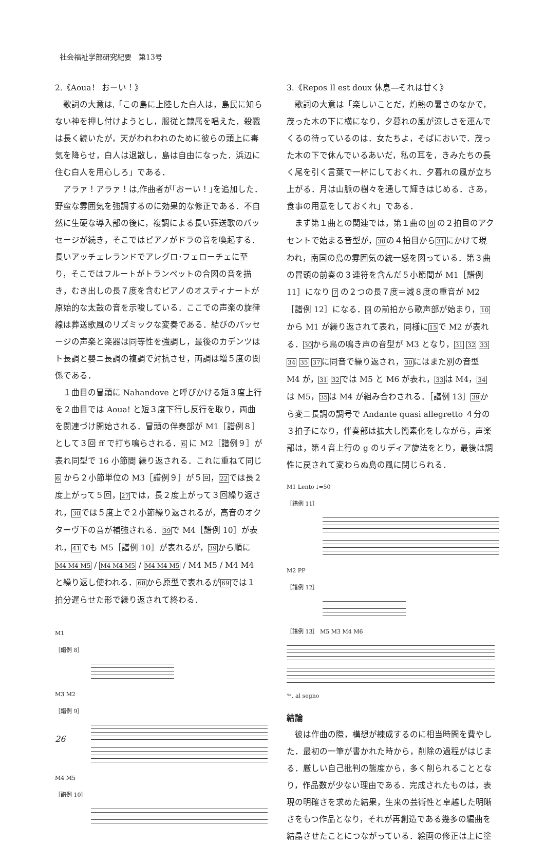社会福祉学部研究紀要　第13号
2.《Aoua！ おーい！》
歌詞の大意は,「この島に上陸した白人は，島民に知らない神を押し付けようとし，服従と隷属を唱えた．殺戮は長く続いたが，天がわれわれのために彼らの頭上に毒気を降らせ，白人は退散し，島は自由になった．浜辺に住む白人を用心しろ」である．
アラァ！アラァ！は,作曲者が｢おーい！｣を追加した．野蛮な雰囲気を強調するのに効果的な修正である．不自然に生硬な導入部の後に，複調による長い葬送歌のパッセージが続き，そこではピアノがドラの音を喚起する．長いアッチェレランドでアレグロ･フェローチェに至り，そこではフルートがトランペットの合図の音を描き，むき出しの長７度を含むピアノのオスティナートが原始的な太鼓の音を示唆している．ここでの声楽の旋律線は葬送歌風のリズミックな変奏である．結びのパッセージの声楽と楽器は同等性を強調し，最後のカデンツはト長調と嬰ニ長調の複調で対抗させ，両調は増５度の関係である．
１曲目の冒頭に Nahandove と呼びかける短３度上行を２曲目では Aoua! と短３度下行し反行を取り，両曲を関連づけ開始される．冒頭の伴奏部が M1［譜例８］として３回 ff で打ち鳴らされる．6 に M2［譜例９］が表れ同型で 16 小節間 繰り返される．これに重ねて同じ 6 から２小節単位の M3［譜例９］が５回，22では長２度上がって５回，27では，長２度上がって３回繰り返され，30では５度上で２小節繰り返されるが，高音のオクターヴ下の音が補強される．39で M4［譜例 10］が表れ，41でも M5［譜例 10］が表れるが，39から順に M4 M4 M5 / M4 M4 M5 / M4 M4 M5 / M4 M5 / M4 M4 と繰り返し使われる．68から原型で表れるが69では１拍分遅らせた形で繰り返されて終わる．
M1
［譜例 8］
M3 M2
［譜例 9］
M4 M5
［譜例 10］
3.《Repos Il est doux 休息―それは甘く》
歌詞の大意は「楽しいことだ，灼熱の暑さのなかで，茂った木の下に横になり，夕暮れの風が涼しさを運んでくるの待っているのは．女たちよ，そばにおいで．茂った木の下で休んでいるあいだ，私の耳を，きみたちの長く尾を引く言葉で一杯にしておくれ．夕暮れの風が立ち上がる．月は山脈の樹々を通して輝きはじめる．さあ，食事の用意をしておくれ」である．
まず第１曲との関連では，第１曲の 9 の２拍目のアクセントで始まる音型が，30の４拍目から31にかけて現われ，南国の島の雰囲気の統一感を図っている．第３曲の冒頭の前奏の３連符を含んだ５小節間が M1［譜例 11］になり 7 の２つの長７度＝減８度の重音が M2［譜例 12］になる．9 の前拍から歌声部が始まり，10から M1 が繰り返されて表れ，同様に15で M2 が表れる．30から鳥の鳴き声の音型が M3 となり，31 32 33 34 35 37に同音で繰り返され，30にはまた別の音型 M4 が，31 32では M5 と M6 が表れ，33は M4，34は M5，35は M4 が組み合わされる．［譜例 13］39から変ニ長調の調号で Andante quasi allegretto ４分の３拍子になり，伴奏部は拡大し簡素化をしながら，声楽部は，第４音上行の g のリディア旋法をとり，最後は調性に戻されて変わらぬ島の風に閉じられる．
M1 Lento ♩=50
［譜例 11］
M2 PP
［譜例 12］
［譜例 13］ M5 M3 M4 M6
𝆮. al segno
結論
彼は作曲の際，構想が練成するのに相当時間を費やした．最初の一筆が書かれた時から，削除の過程がはじまる．厳しい自己批判の態度から，多く削られることとなり，作品数が少ない理由である．完成されたものは，表現の明確さを求めた結果，生来の芸術性と卓越した明晰さをもつ作品となり，それが再創造である幾多の編曲を結晶させたことにつながっている．絵画の修正は上に塗
26